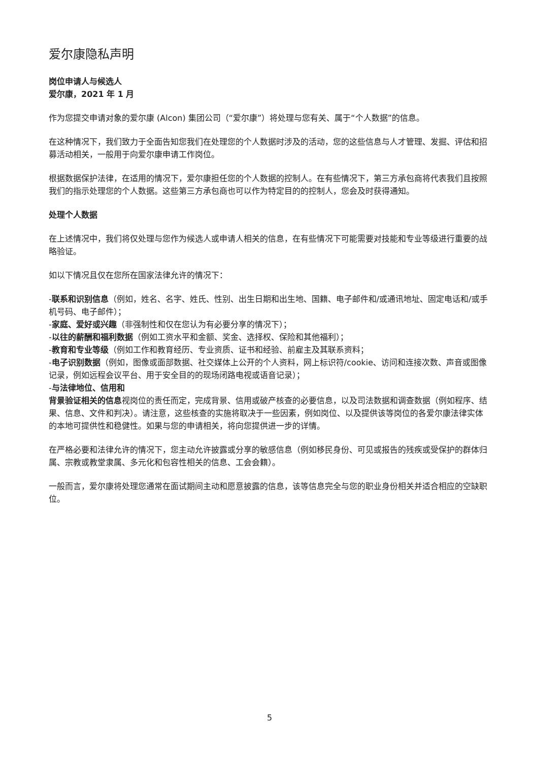爱尔康隐私声明
岗位申请人与候选人
爱尔康，2021 年 1 月
作为您提交申请对象的爱尔康 (Alcon) 集团公司（“爱尔康”）将处理与您有关、属于“个人数据”的信息。
在这种情况下，我们致力于全面告知您我们在处理您的个人数据时涉及的活动，您的这些信息与人才管理、发掘、评估和招募活动相关，一般用于向爱尔康申请工作岗位。
根据数据保护法律，在适用的情况下，爱尔康担任您的个人数据的控制人。在有些情况下，第三方承包商将代表我们且按照我们的指示处理您的个人数据。这些第三方承包商也可以作为特定目的的控制人，您会及时获得通知。
处理个人数据
在上述情况中，我们将仅处理与您作为候选人或申请人相关的信息，在有些情况下可能需要对技能和专业等级进行重要的战略验证。
如以下情况且仅在您所在国家法律允许的情况下：
-联系和识别信息（例如，姓名、名字、姓氏、性别、出生日期和出生地、国籍、电子邮件和/或通讯地址、固定电话和/或手机号码、电子邮件）；
-家庭、爱好或兴趣（非强制性和仅在您认为有必要分享的情况下）；
-以往的薪酬和福利数据（例如工资水平和金额、奖金、选择权、保险和其他福利）；
-教育和专业等级（例如工作和教育经历、专业资质、证书和经验、前雇主及其联系资料；
-电子识别数据（例如，图像或面部数据、社交媒体上公开的个人资料，网上标识符/cookie、访问和连接次数、声音或图像记录，例如远程会议平台、用于安全目的的现场闭路电视或语音记录）；
-与法律地位、信用和
背景验证相关的信息视岗位的责任而定，完成背景、信用或破产核查的必要信息，以及司法数据和调查数据（例如程序、结果、信息、文件和判决）。请注意，这些核查的实施将取决于一些因素，例如岗位、以及提供该等岗位的各爱尔康法律实体的本地可提供性和稳健性。如果与您的申请相关，将向您提供进一步的详情。
在严格必要和法律允许的情况下，您主动允许披露或分享的敏感信息（例如移民身份、可见或报告的残疾或受保护的群体归属、宗教或教堂隶属、多元化和包容性相关的信息、工会会籍）。
一般而言，爱尔康将处理您通常在面试期间主动和愿意披露的信息，该等信息完全与您的职业身份相关并适合相应的空缺职位。
5